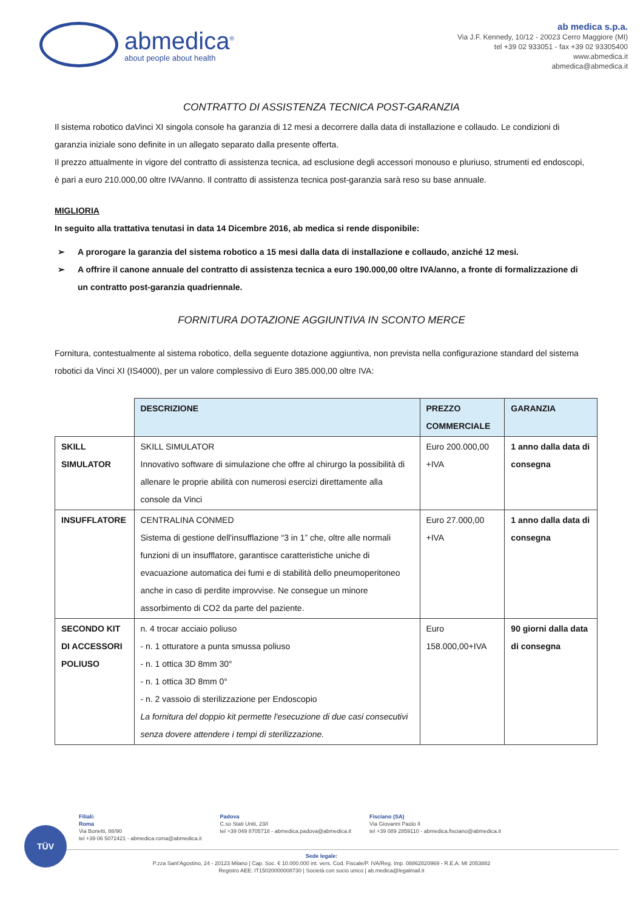abmedica<sup>®</sup>
about people about health
ab medica s.p.a.
Via J.F. Kennedy, 10/12 - 20023 Cerro Maggiore (MI)
tel +39 02 933051 - fax +39 02 93305400
www.abmedica.it
abmedica@abmedica.it
CONTRATTO DI ASSISTENZA TECNICA POST-GARANZIA
Il sistema robotico daVinci XI singola console ha garanzia di 12 mesi a decorrere dalla data di installazione e collaudo. Le condizioni di garanzia iniziale sono definite in un allegato separato dalla presente offerta.
Il prezzo attualmente in vigore del contratto di assistenza tecnica, ad esclusione degli accessori monouso e pluriuso, strumenti ed endoscopi, è pari a euro 210.000,00 oltre IVA/anno. Il contratto di assistenza tecnica post-garanzia sarà reso su base annuale.
MIGLIORIA
In seguito alla trattativa tenutasi in data 14 Dicembre 2016, ab medica si rende disponibile:
➢ A prorogare la garanzia del sistema robotico a 15 mesi dalla data di installazione e collaudo, anziché 12 mesi.
➢ A offrire il canone annuale del contratto di assistenza tecnica a euro 190.000,00 oltre IVA/anno, a fronte di formalizzazione di un contratto post-garanzia quadriennale.
FORNITURA DOTAZIONE AGGIUNTIVA IN SCONTO MERCE
Fornitura, contestualmente al sistema robotico, della seguente dotazione aggiuntiva, non prevista nella configurazione standard del sistema robotici da Vinci XI (IS4000), per un valore complessivo di Euro 385.000,00 oltre IVA:
| | DESCRIZIONE | PREZZO COMMERCIALE | GARANZIA |
| SKILL SIMULATOR | SKILL SIMULATOR Innovativo software di simulazione che offre al chirurgo la possibilità di allenare le proprie abilità con numerosi esercizi direttamente alla console da Vinci | Euro 200.000,00 +IVA | 1 anno dalla data di consegna |
| INSUFFLATORE | CENTRALINA CONMED Sistema di gestione dell'insufflazione “3 in 1” che, oltre alle normali funzioni di un insufflatore, garantisce caratteristiche uniche di evacuazione automatica dei fumi e di stabilità dello pneumoperitoneo anche in caso di perdite improvvise. Ne consegue un minore assorbimento di CO2 da parte del paziente. | Euro 27.000,00 +IVA | 1 anno dalla data di consegna |
| SECONDO KIT DI ACCESSORI POLIUSO | n. 4 trocar acciaio poliuso - n. 1 otturatore a punta smussa poliuso - n. 1 ottica 3D 8mm 30° - n. 1 ottica 3D 8mm 0° - n. 2 vassoio di sterilizzazione per Endoscopio La fornitura del doppio kit permette l'esecuzione di due casi consecutivi senza dovere attendere i tempi di sterilizzazione. | Euro 158.000,00+IVA | 90 giorni dalla data di consegna |
TÜV
Filiali:
Roma
Via Bonetti, 88/90
tel +39 06 5072421 - abmedica.roma@abmedica.it
Padova
C.so Stati Uniti, 23/I
tel +39 049 8705718 - abmedica.padova@abmedica.it
Fisciano (SA)
Via Giovanni Paolo II
tel +39 089 2859110 - abmedica.fisciano@abmedica.it
Sede legale:
P.zza Sant'Agostino, 24 - 20123 Milano | Cap. Soc. € 10.000.000 int. vers. Cod. Fiscale/P. IVA/Reg. Imp. 08862820969 - R.E.A. MI 2053882
Registro AEE: IT15020000008730 | Società con socio unico | ab.medica@legalmail.it